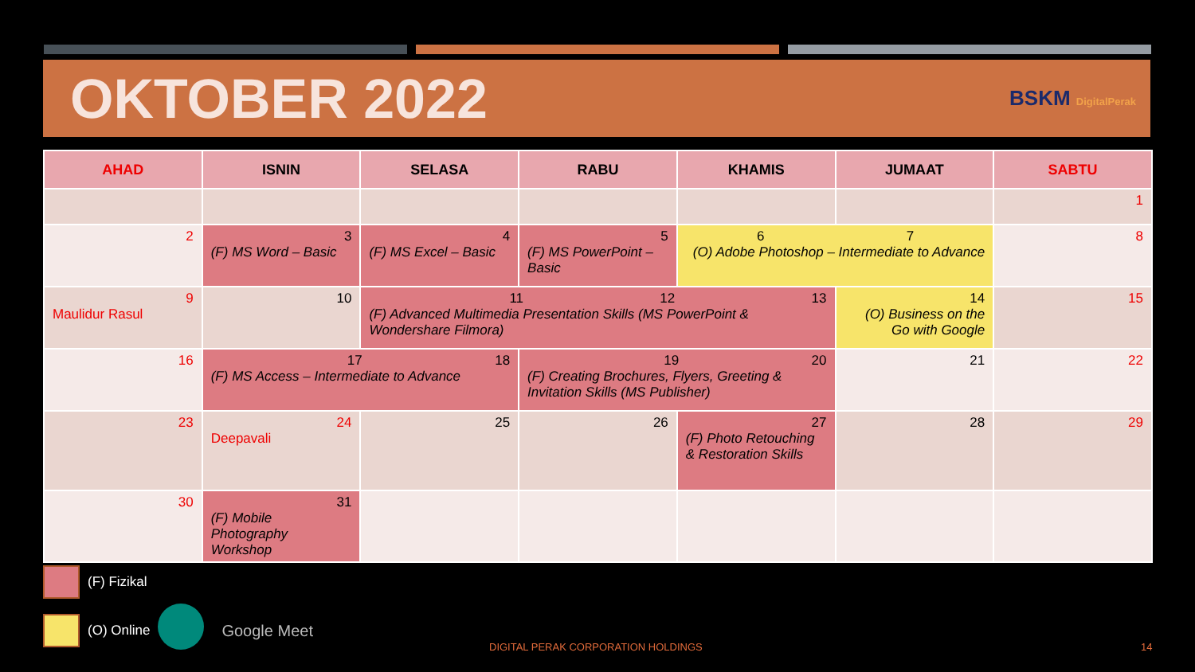OKTOBER 2022
BSKM DigitalPerak
| AHAD | ISNIN | SELASA | RABU | KHAMIS | JUMAAT | SABTU |
| --- | --- | --- | --- | --- | --- | --- |
| | | | | | | 1 |
| 2 | 3 (F) MS Word – Basic | 4 (F) MS Excel – Basic | 5 (F) MS PowerPoint – Basic | 6 7 (O) Adobe Photoshop – Intermediate to Advance | | 8 |
| 9 Maulidur Rasul | 10 | 11 12 13 (F) Advanced Multimedia Presentation Skills (MS PowerPoint & Wondershare Filmora) | | | 14 (O) Business on the Go with Google | 15 |
| 16 | 17 18 (F) MS Access – Intermediate to Advance | | 19 20 (F) Creating Brochures, Flyers, Greeting & Invitation Skills (MS Publisher) | | 21 | 22 |
| 23 | 24 Deepavali | 25 | 26 | 27 (F) Photo Retouching & Restoration Skills | 28 | 29 |
| 30 | 31 (F) Mobile Photography Workshop | | | | | |
(F) Fizikal
(O) Online Google Meet
DIGITAL PERAK CORPORATION HOLDINGS
14